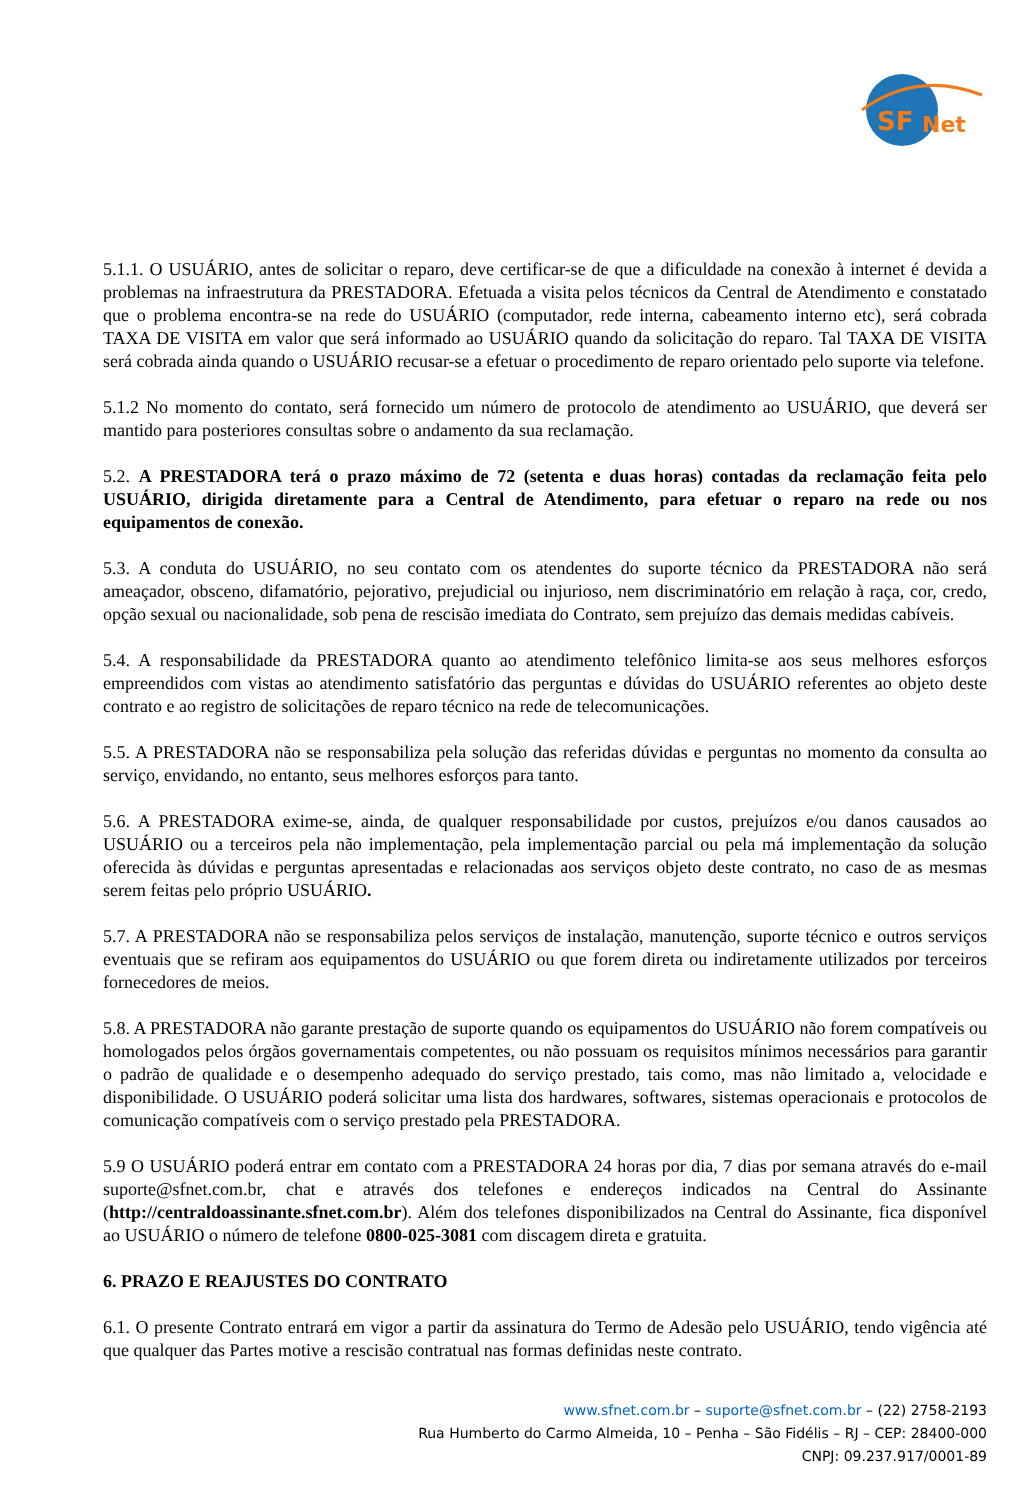SF
Net
5.1.1. O USUÁRIO, antes de solicitar o reparo, deve certificar-se de que a dificuldade na conexão à internet é devida a problemas na infraestrutura da PRESTADORA. Efetuada a visita pelos técnicos da Central de Atendimento e constatado que o problema encontra-se na rede do USUÁRIO (computador, rede interna, cabeamento interno etc), será cobrada TAXA DE VISITA em valor que será informado ao USUÁRIO quando da solicitação do reparo. Tal TAXA DE VISITA será cobrada ainda quando o USUÁRIO recusar-se a efetuar o procedimento de reparo orientado pelo suporte via telefone.
5.1.2 No momento do contato, será fornecido um número de protocolo de atendimento ao USUÁRIO, que deverá ser mantido para posteriores consultas sobre o andamento da sua reclamação.
5.2. A PRESTADORA terá o prazo máximo de 72 (setenta e duas horas) contadas da reclamação feita pelo USUÁRIO, dirigida diretamente para a Central de Atendimento, para efetuar o reparo na rede ou nos equipamentos de conexão.
5.3. A conduta do USUÁRIO, no seu contato com os atendentes do suporte técnico da PRESTADORA não será ameaçador, obsceno, difamatório, pejorativo, prejudicial ou injurioso, nem discriminatório em relação à raça, cor, credo, opção sexual ou nacionalidade, sob pena de rescisão imediata do Contrato, sem prejuízo das demais medidas cabíveis.
5.4. A responsabilidade da PRESTADORA quanto ao atendimento telefônico limita-se aos seus melhores esforços empreendidos com vistas ao atendimento satisfatório das perguntas e dúvidas do USUÁRIO referentes ao objeto deste contrato e ao registro de solicitações de reparo técnico na rede de telecomunicações.
5.5. A PRESTADORA não se responsabiliza pela solução das referidas dúvidas e perguntas no momento da consulta ao serviço, envidando, no entanto, seus melhores esforços para tanto.
5.6. A PRESTADORA exime-se, ainda, de qualquer responsabilidade por custos, prejuízos e/ou danos causados ao USUÁRIO ou a terceiros pela não implementação, pela implementação parcial ou pela má implementação da solução oferecida às dúvidas e perguntas apresentadas e relacionadas aos serviços objeto deste contrato, no caso de as mesmas serem feitas pelo próprio USUÁRIO.
5.7. A PRESTADORA não se responsabiliza pelos serviços de instalação, manutenção, suporte técnico e outros serviços eventuais que se refiram aos equipamentos do USUÁRIO ou que forem direta ou indiretamente utilizados por terceiros fornecedores de meios.
5.8. A PRESTADORA não garante prestação de suporte quando os equipamentos do USUÁRIO não forem compatíveis ou homologados pelos órgãos governamentais competentes, ou não possuam os requisitos mínimos necessários para garantir o padrão de qualidade e o desempenho adequado do serviço prestado, tais como, mas não limitado a, velocidade e disponibilidade. O USUÁRIO poderá solicitar uma lista dos hardwares, softwares, sistemas operacionais e protocolos de comunicação compatíveis com o serviço prestado pela PRESTADORA.
5.9 O USUÁRIO poderá entrar em contato com a PRESTADORA 24 horas por dia, 7 dias por semana através do e-mail suporte@sfnet.com.br, chat e através dos telefones e endereços indicados na Central do Assinante (http://centraldoassinante.sfnet.com.br). Além dos telefones disponibilizados na Central do Assinante, fica disponível ao USUÁRIO o número de telefone 0800-025-3081 com discagem direta e gratuita.
6. PRAZO E REAJUSTES DO CONTRATO
6.1. O presente Contrato entrará em vigor a partir da assinatura do Termo de Adesão pelo USUÁRIO, tendo vigência até que qualquer das Partes motive a rescisão contratual nas formas definidas neste contrato.
www.sfnet.com.br – suporte@sfnet.com.br – (22) 2758-2193
Rua Humberto do Carmo Almeida, 10 – Penha – São Fidélis – RJ – CEP: 28400-000
CNPJ: 09.237.917/0001-89